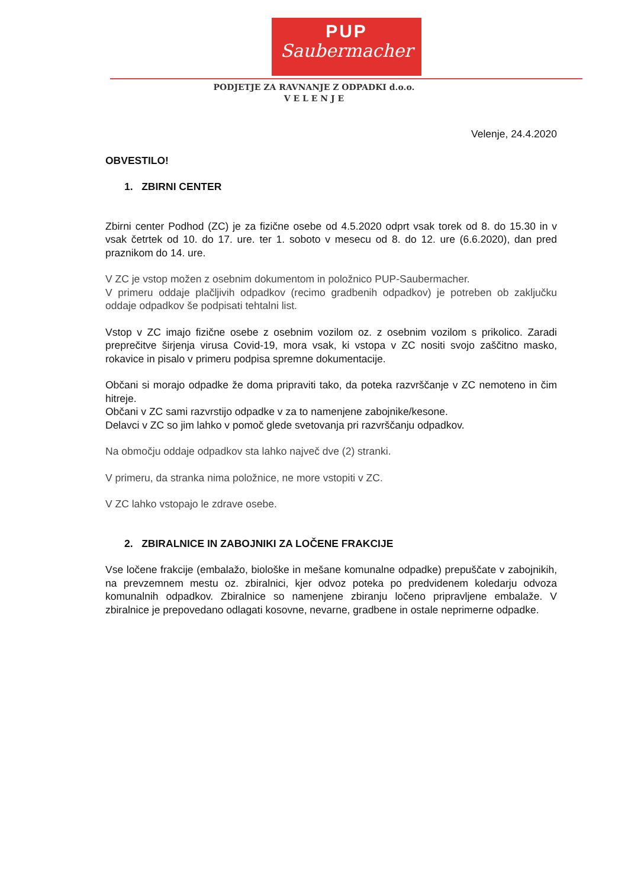PUP
Saubermacher
PODJETJE ZA RAVNANJE Z ODPADKI d.o.o.
V E L E N J E
Velenje, 24.4.2020
OBVESTILO!
1. ZBIRNI CENTER
Zbirni center Podhod (ZC) je za fizične osebe od 4.5.2020 odprt vsak torek od 8. do 15.30 in v vsak četrtek od 10. do 17. ure. ter 1. soboto v mesecu od 8. do 12. ure (6.6.2020), dan pred praznikom do 14. ure.
V ZC je vstop možen z osebnim dokumentom in položnico PUP-Saubermacher.
V primeru oddaje plačljivih odpadkov (recimo gradbenih odpadkov) je potreben ob zaključku oddaje odpadkov še podpisati tehtalni list.
Vstop v ZC imajo fizične osebe z osebnim vozilom oz. z osebnim vozilom s prikolico. Zaradi preprečitve širjenja virusa Covid-19, mora vsak, ki vstopa v ZC nositi svojo zaščitno masko, rokavice in pisalo v primeru podpisa spremne dokumentacije.
Občani si morajo odpadke že doma pripraviti tako, da poteka razvrščanje v ZC nemoteno in čim hitreje.
Občani v ZC sami razvrstijo odpadke v za to namenjene zabojnike/kesone.
Delavci v ZC so jim lahko v pomoč glede svetovanja pri razvrščanju odpadkov.
Na območju oddaje odpadkov sta lahko največ dve (2) stranki.
V primeru, da stranka nima položnice, ne more vstopiti v ZC.
V ZC lahko vstopajo le zdrave osebe.
2. ZBIRALNICE IN ZABOJNIKI ZA LOČENE FRAKCIJE
Vse ločene frakcije (embalažo, biološke in mešane komunalne odpadke) prepuščate v zabojnikih, na prevzemnem mestu oz. zbiralnici, kjer odvoz poteka po predvidenem koledarju odvoza komunalnih odpadkov. Zbiralnice so namenjene zbiranju ločeno pripravljene embalaže. V zbiralnice je prepovedano odlagati kosovne, nevarne, gradbene in ostale neprimerne odpadke.